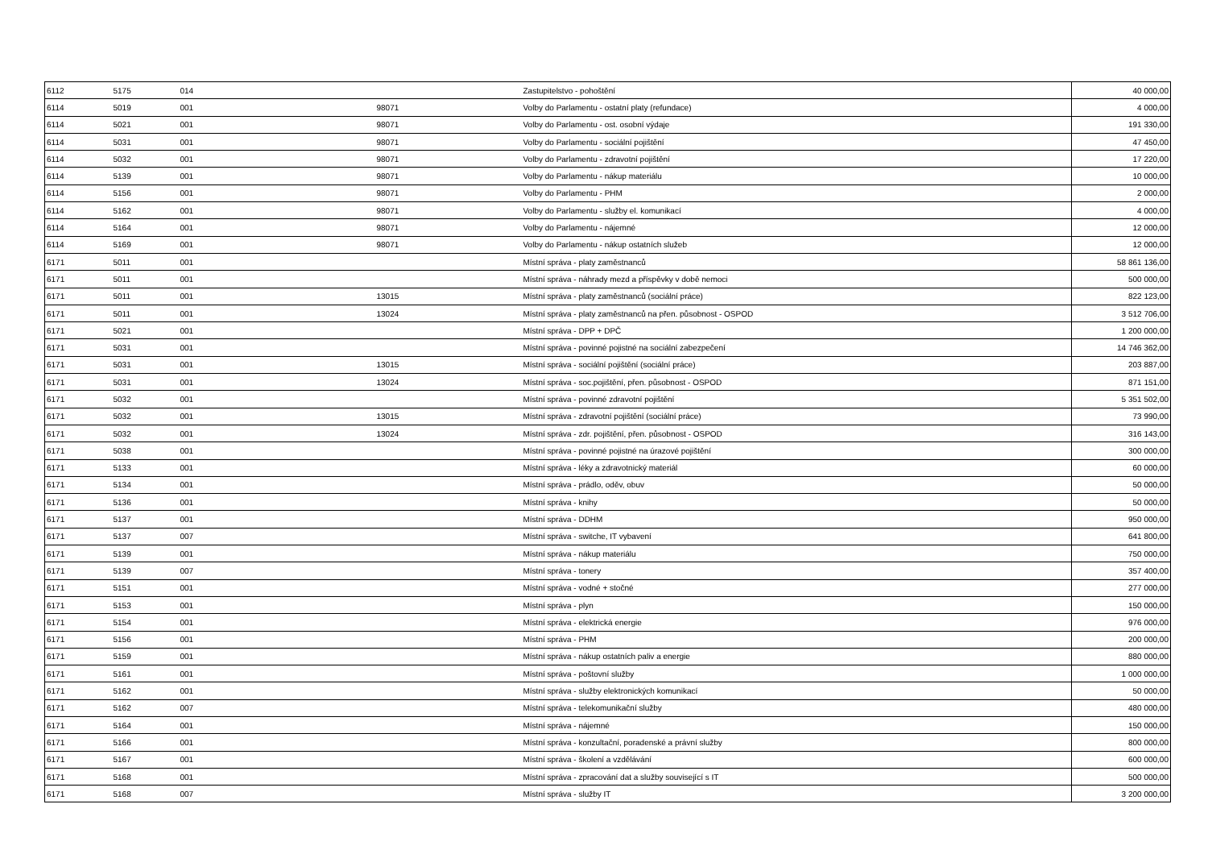| 6112 | 5175 | 014 | | Zastupitelstvo - pohoštění | 40 000,00 |
| 6114 | 5019 | 001 | 98071 | Volby do Parlamentu - ostatní platy (refundace) | 4 000,00 |
| 6114 | 5021 | 001 | 98071 | Volby do Parlamentu - ost. osobní výdaje | 191 330,00 |
| 6114 | 5031 | 001 | 98071 | Volby do Parlamentu - sociální pojištění | 47 450,00 |
| 6114 | 5032 | 001 | 98071 | Volby do Parlamentu - zdravotní pojištění | 17 220,00 |
| 6114 | 5139 | 001 | 98071 | Volby do Parlamentu - nákup materiálu | 10 000,00 |
| 6114 | 5156 | 001 | 98071 | Volby do Parlamentu - PHM | 2 000,00 |
| 6114 | 5162 | 001 | 98071 | Volby do Parlamentu - služby el. komunikací | 4 000,00 |
| 6114 | 5164 | 001 | 98071 | Volby do Parlamentu - nájemné | 12 000,00 |
| 6114 | 5169 | 001 | 98071 | Volby do Parlamentu - nákup ostatních služeb | 12 000,00 |
| 6171 | 5011 | 001 | | Místní správa - platy zaměstnanců | 58 861 136,00 |
| 6171 | 5011 | 001 | | Místní správa - náhrady mezd a příspěvky v době nemoci | 500 000,00 |
| 6171 | 5011 | 001 | 13015 | Místní správa - platy zaměstnanců (sociální práce) | 822 123,00 |
| 6171 | 5011 | 001 | 13024 | Místní správa - platy zaměstnanců na přen. působnost - OSPOD | 3 512 706,00 |
| 6171 | 5021 | 001 | | Místní správa - DPP + DPČ | 1 200 000,00 |
| 6171 | 5031 | 001 | | Místní správa - povinné pojistné na sociální zabezpečení | 14 746 362,00 |
| 6171 | 5031 | 001 | 13015 | Místní správa - sociální pojištění (sociální práce) | 203 887,00 |
| 6171 | 5031 | 001 | 13024 | Místní správa - soc.pojištění, přen. působnost - OSPOD | 871 151,00 |
| 6171 | 5032 | 001 | | Místní správa - povinné zdravotní pojištění | 5 351 502,00 |
| 6171 | 5032 | 001 | 13015 | Místní správa - zdravotní pojištění (sociální práce) | 73 990,00 |
| 6171 | 5032 | 001 | 13024 | Místní správa - zdr. pojištění, přen. působnost - OSPOD | 316 143,00 |
| 6171 | 5038 | 001 | | Místní správa - povinné pojistné na úrazové pojištění | 300 000,00 |
| 6171 | 5133 | 001 | | Místní správa - léky a zdravotnický materiál | 60 000,00 |
| 6171 | 5134 | 001 | | Místní správa - prádlo, oděv, obuv | 50 000,00 |
| 6171 | 5136 | 001 | | Místní správa - knihy | 50 000,00 |
| 6171 | 5137 | 001 | | Místní správa - DDHM | 950 000,00 |
| 6171 | 5137 | 007 | | Místní správa - switche, IT vybavení | 641 800,00 |
| 6171 | 5139 | 001 | | Místní správa - nákup materiálu | 750 000,00 |
| 6171 | 5139 | 007 | | Místní správa - tonery | 357 400,00 |
| 6171 | 5151 | 001 | | Místní správa - vodné + stočné | 277 000,00 |
| 6171 | 5153 | 001 | | Místní správa - plyn | 150 000,00 |
| 6171 | 5154 | 001 | | Místní správa - elektrická energie | 976 000,00 |
| 6171 | 5156 | 001 | | Místní správa - PHM | 200 000,00 |
| 6171 | 5159 | 001 | | Místní správa - nákup ostatních paliv a energie | 880 000,00 |
| 6171 | 5161 | 001 | | Místní správa - poštovní služby | 1 000 000,00 |
| 6171 | 5162 | 001 | | Místní správa - služby elektronických komunikací | 50 000,00 |
| 6171 | 5162 | 007 | | Místní správa - telekomunikační služby | 480 000,00 |
| 6171 | 5164 | 001 | | Místní správa - nájemné | 150 000,00 |
| 6171 | 5166 | 001 | | Místní správa - konzultační, poradenské a právní služby | 800 000,00 |
| 6171 | 5167 | 001 | | Místní správa - školení a vzdělávání | 600 000,00 |
| 6171 | 5168 | 001 | | Místní správa - zpracování dat a služby související s IT | 500 000,00 |
| 6171 | 5168 | 007 | | Místní správa - služby IT | 3 200 000,00 |